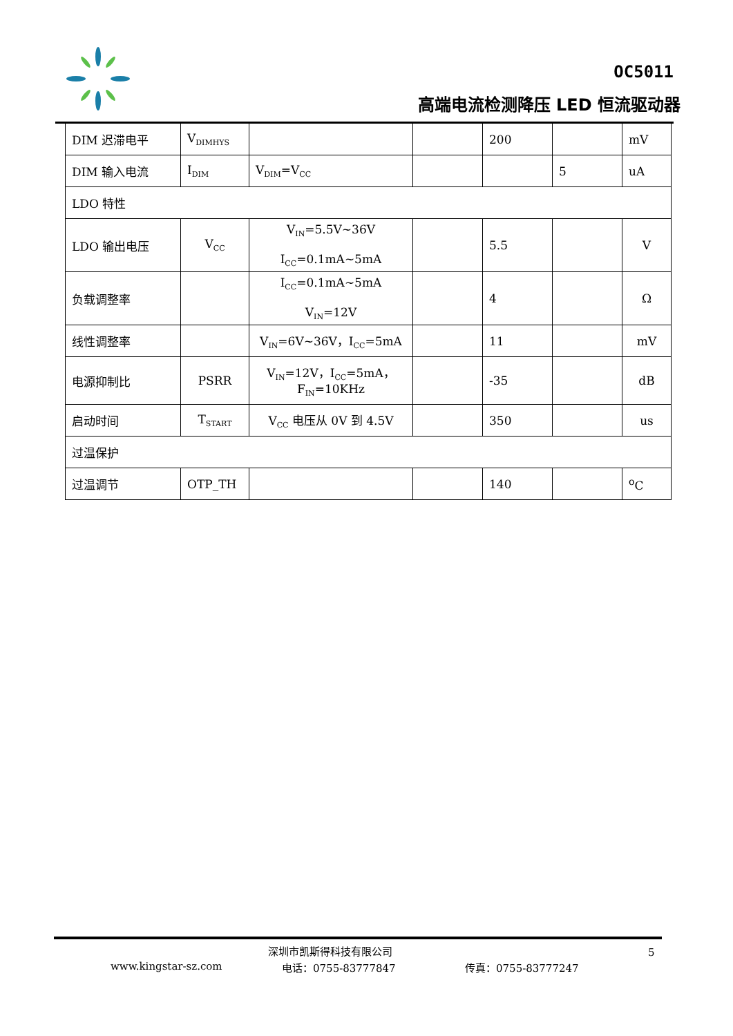OC5011
高端电流检测降压 LED 恒流驱动器
| DIM 迟滞电平 | V<sub>DIMHYS</sub> | | | 200 | | mV |
| DIM 输入电流 | I<sub>DIM</sub> | V<sub>DIM</sub>=V<sub>CC</sub> | | | 5 | uA |
| LDO 特性 | | | | | | |
| LDO 输出电压 | V<sub>CC</sub> | V<sub>IN</sub>=5.5V~36V I<sub>CC</sub>=0.1mA~5mA | | 5.5 | | V |
| 负载调整率 | | I<sub>CC</sub>=0.1mA~5mA V<sub>IN</sub>=12V | | 4 | | Ω |
| 线性调整率 | | V<sub>IN</sub>=6V~36V，I<sub>CC</sub>=5mA | | 11 | | mV |
| 电源抑制比 | PSRR | V<sub>IN</sub>=12V，I<sub>CC</sub>=5mA， F<sub>IN</sub>=10KHz | | -35 | | dB |
| 启动时间 | T<sub>START</sub> | V<sub>CC</sub> 电压从 0V 到 4.5V | | 350 | | us |
| 过温保护 | | | | | | |
| 过温调节 | OTP_TH | | | 140 | | <sup>o</sup> C |
深圳市凯斯得科技有限公司 5
www.kingstar-sz.com 电话：0755-83777847 传真：0755-83777247